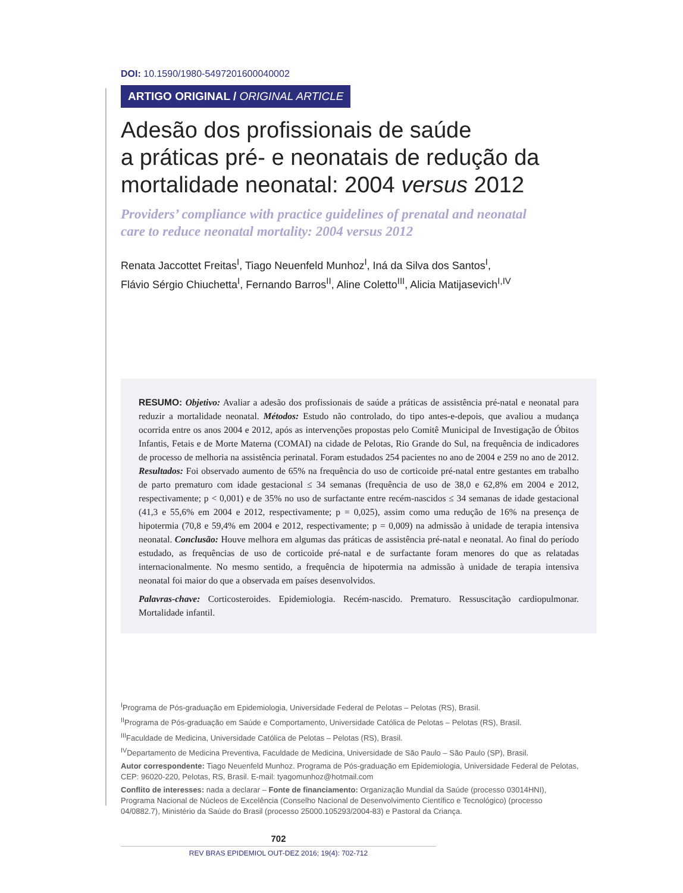DOI: 10.1590/1980-5497201600040002
ARTIGO ORIGINAL / ORIGINAL ARTICLE
Adesão dos profissionais de saúde
a práticas pré- e neonatais de redução da
mortalidade neonatal: 2004 versus 2012
Providers’ compliance with practice guidelines of prenatal and neonatal
care to reduce neonatal mortality: 2004 versus 2012
Renata Jaccottet Freitas<sup>I</sup>, Tiago Neuenfeld Munhoz<sup>I</sup>, Iná da Silva dos Santos<sup>I</sup>,
Flávio Sérgio Chiuchetta<sup>I</sup>, Fernando Barros<sup>II</sup>, Aline Coletto<sup>III</sup>, Alicia Matijasevich<sup>I,IV</sup>
RESUMO: Objetivo: Avaliar a adesão dos profissionais de saúde a práticas de assistência pré-natal e neonatal para reduzir a mortalidade neonatal. Métodos: Estudo não controlado, do tipo antes-e-depois, que avaliou a mudança ocorrida entre os anos 2004 e 2012, após as intervenções propostas pelo Comitê Municipal de Investigação de Óbitos Infantis, Fetais e de Morte Materna (COMAI) na cidade de Pelotas, Rio Grande do Sul, na frequência de indicadores de processo de melhoria na assistência perinatal. Foram estudados 254 pacientes no ano de 2004 e 259 no ano de 2012. Resultados: Foi observado aumento de 65% na frequência do uso de corticoide pré-natal entre gestantes em trabalho de parto prematuro com idade gestacional ≤ 34 semanas (frequência de uso de 38,0 e 62,8% em 2004 e 2012, respectivamente; p < 0,001) e de 35% no uso de surfactante entre recém-nascidos ≤ 34 semanas de idade gestacional (41,3 e 55,6% em 2004 e 2012, respectivamente; p = 0,025), assim como uma redução de 16% na presença de hipotermia (70,8 e 59,4% em 2004 e 2012, respectivamente; p = 0,009) na admissão à unidade de terapia intensiva neonatal. Conclusão: Houve melhora em algumas das práticas de assistência pré-natal e neonatal. Ao final do período estudado, as frequências de uso de corticoide pré-natal e de surfactante foram menores do que as relatadas internacionalmente. No mesmo sentido, a frequência de hipotermia na admissão à unidade de terapia intensiva neonatal foi maior do que a observada em países desenvolvidos.
Palavras-chave: Corticosteroides. Epidemiologia. Recém-nascido. Prematuro. Ressuscitação cardiopulmonar. Mortalidade infantil.
<sup>I</sup>Programa de Pós-graduação em Epidemiologia, Universidade Federal de Pelotas – Pelotas (RS), Brasil.
<sup>II</sup>Programa de Pós-graduação em Saúde e Comportamento, Universidade Católica de Pelotas – Pelotas (RS), Brasil.
<sup>III</sup>Faculdade de Medicina, Universidade Católica de Pelotas – Pelotas (RS), Brasil.
<sup>IV</sup>Departamento de Medicina Preventiva, Faculdade de Medicina, Universidade de São Paulo – São Paulo (SP), Brasil.
Autor correspondente: Tiago Neuenfeld Munhoz. Programa de Pós-graduação em Epidemiologia, Universidade Federal de Pelotas, CEP: 96020-220, Pelotas, RS, Brasil. E-mail: tyagomunhoz@hotmail.com
Conflito de interesses: nada a declarar – Fonte de financiamento: Organização Mundial da Saúde (processo 03014HNI), Programa Nacional de Núcleos de Excelência (Conselho Nacional de Desenvolvimento Científico e Tecnológico) (processo 04/0882.7), Ministério da Saúde do Brasil (processo 25000.105293/2004-83) e Pastoral da Criança.
702
REV BRAS EPIDEMIOL OUT-DEZ 2016; 19(4): 702-712